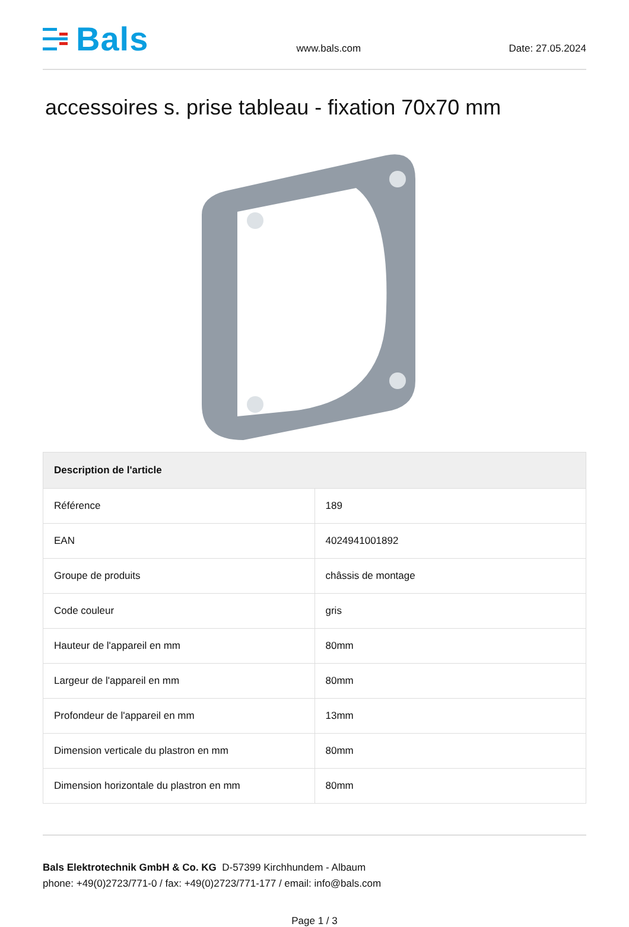Bals
www.bals.com
Date: 27.05.2024
accessoires s. prise tableau - fixation 70x70 mm
| Description de l'article | |
| --- | --- |
| Référence | 189 |
| EAN | 4024941001892 |
| Groupe de produits | châssis de montage |
| Code couleur | gris |
| Hauteur de l'appareil en mm | 80mm |
| Largeur de l'appareil en mm | 80mm |
| Profondeur de l'appareil en mm | 13mm |
| Dimension verticale du plastron en mm | 80mm |
| Dimension horizontale du plastron en mm | 80mm |
Bals Elektrotechnik GmbH & Co. KG D-57399 Kirchhundem - Albaum
phone: +49(0)2723/771-0 / fax: +49(0)2723/771-177 / email: info@bals.com
Page 1 / 3